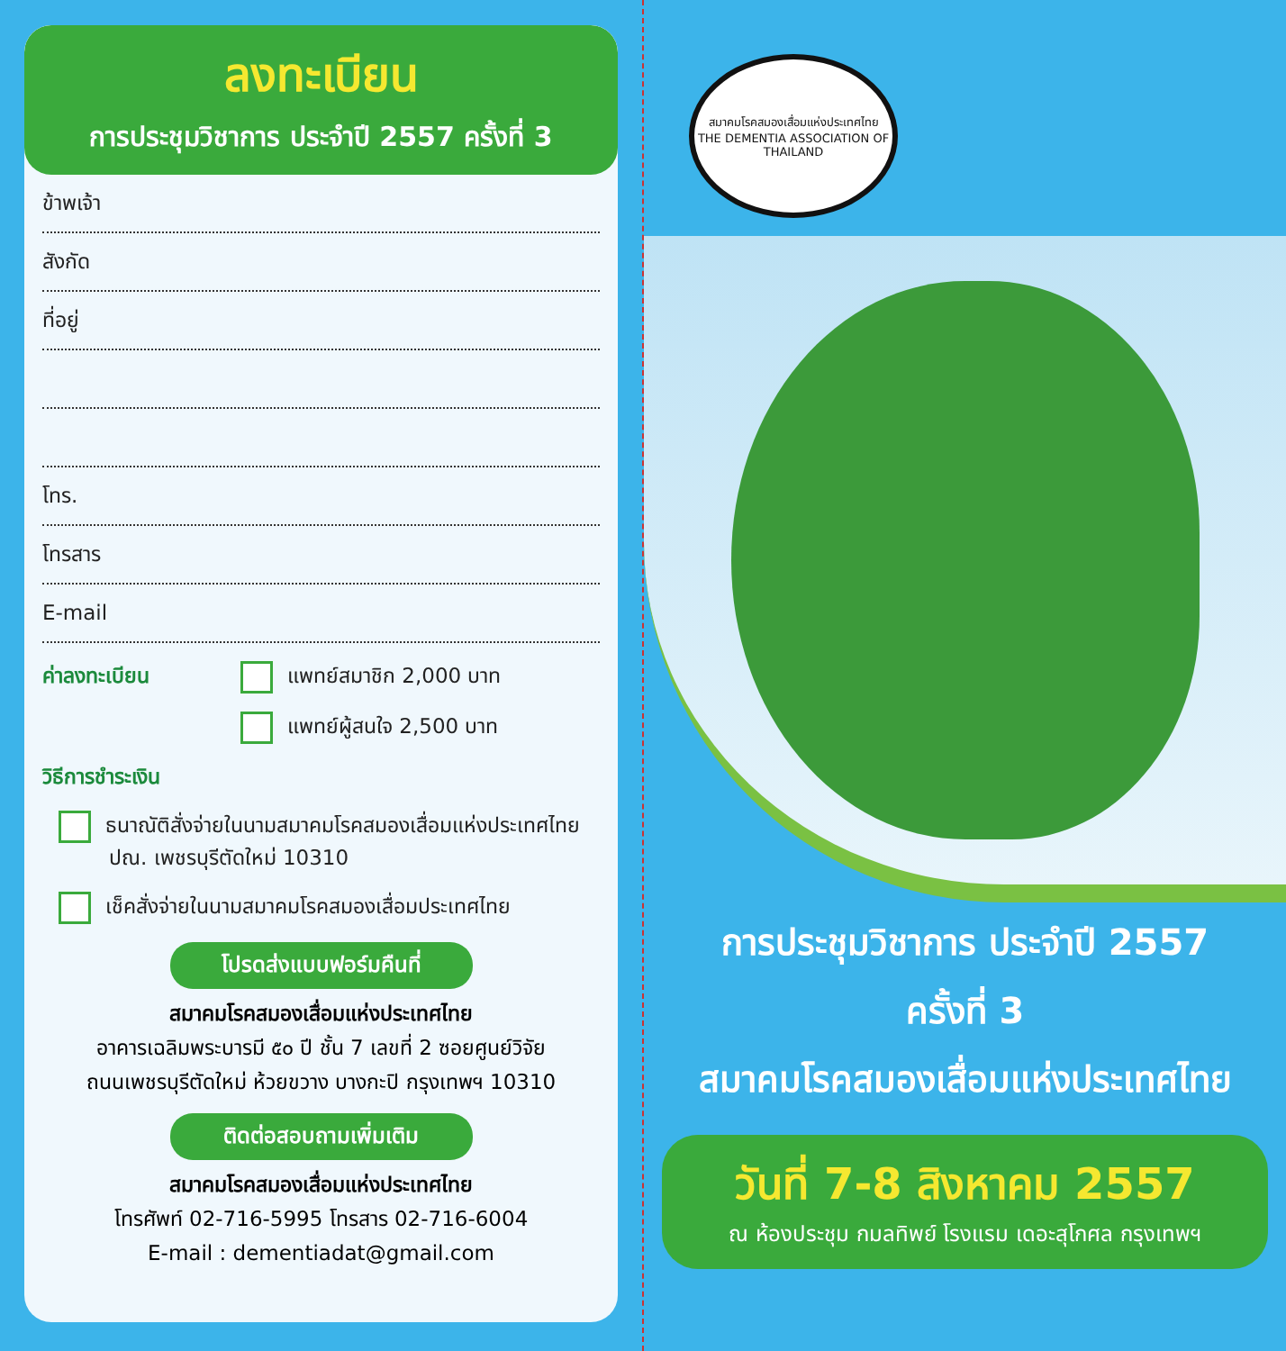ลงทะเบียน
การประชุมวิชาการ ประจำปี 2557 ครั้งที่ 3
ข้าพเจ้า
สังกัด
ที่อยู่
โทร.
โทรสาร
E-mail
ค่าลงทะเบียน แพทย์สมาชิก 2,000 บาท
แพทย์ผู้สนใจ 2,500 บาท
วิธีการชำระเงิน
ธนาณัติสั่งจ่ายในนามสมาคมโรคสมองเสื่อมแห่งประเทศไทย
ปณ. เพชรบุรีตัดใหม่ 10310
เช็คสั่งจ่ายในนามสมาคมโรคสมองเสื่อมประเทศไทย
โปรดส่งแบบฟอร์มคืนที่
สมาคมโรคสมองเสื่อมแห่งประเทศไทย
อาคารเฉลิมพระบารมี ๕๐ ปี ชั้น 7 เลขที่ 2 ซอยศูนย์วิจัย
ถนนเพชรบุรีตัดใหม่ ห้วยขวาง บางกะปิ กรุงเทพฯ 10310
ติดต่อสอบถามเพิ่มเติม
สมาคมโรคสมองเสื่อมแห่งประเทศไทย
โทรศัพท์ 02-716-5995 โทรสาร 02-716-6004
E-mail : dementiadat@gmail.com
สมาคมโรคสมองเสื่อมแห่งประเทศไทย
THE DEMENTIA ASSOCIATION OF THAILAND
การประชุมวิชาการ ประจำปี 2557
ครั้งที่ 3
สมาคมโรคสมองเสื่อมแห่งประเทศไทย
วันที่ 7-8 สิงหาคม 2557
ณ ห้องประชุม กมลทิพย์ โรงแรม เดอะสุโกศล กรุงเทพฯ